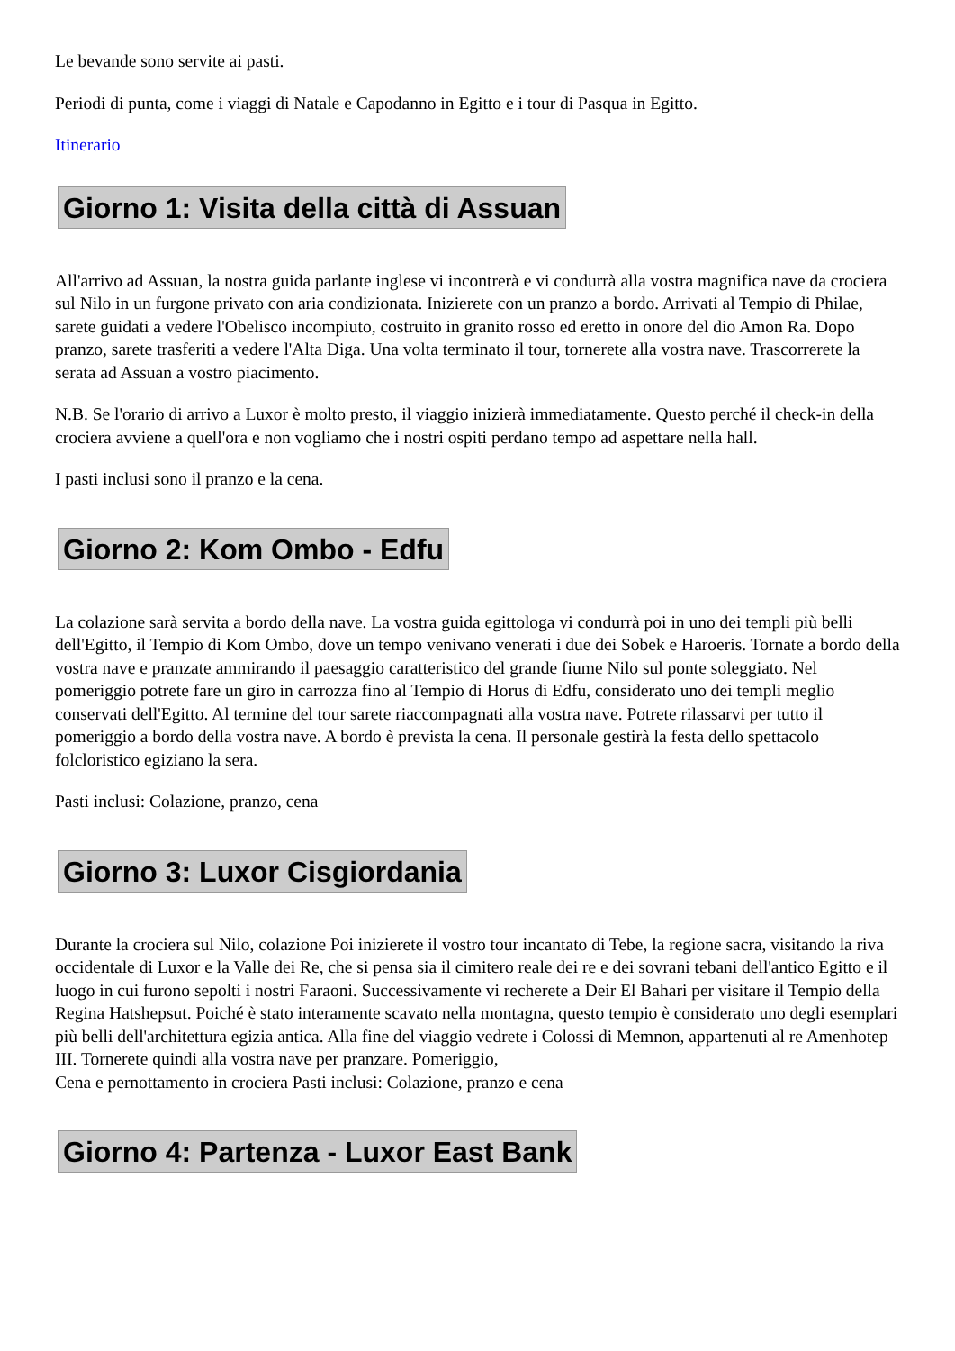Le bevande sono servite ai pasti.
Periodi di punta, come i viaggi di Natale e Capodanno in Egitto e i tour di Pasqua in Egitto.
Itinerario
Giorno 1: Visita della città di Assuan
All'arrivo ad Assuan, la nostra guida parlante inglese vi incontrerà e vi condurrà alla vostra magnifica nave da crociera sul Nilo in un furgone privato con aria condizionata. Inizierete con un pranzo a bordo. Arrivati al Tempio di Philae, sarete guidati a vedere l'Obelisco incompiuto, costruito in granito rosso ed eretto in onore del dio Amon Ra. Dopo pranzo, sarete trasferiti a vedere l'Alta Diga. Una volta terminato il tour, tornerete alla vostra nave. Trascorrerete la serata ad Assuan a vostro piacimento.
N.B. Se l'orario di arrivo a Luxor è molto presto, il viaggio inizierà immediatamente. Questo perché il check-in della crociera avviene a quell'ora e non vogliamo che i nostri ospiti perdano tempo ad aspettare nella hall.
I pasti inclusi sono il pranzo e la cena.
Giorno 2: Kom Ombo - Edfu
La colazione sarà servita a bordo della nave. La vostra guida egittologa vi condurrà poi in uno dei templi più belli dell'Egitto, il Tempio di Kom Ombo, dove un tempo venivano venerati i due dei Sobek e Haroeris. Tornate a bordo della vostra nave e pranzate ammirando il paesaggio caratteristico del grande fiume Nilo sul ponte soleggiato. Nel pomeriggio potrete fare un giro in carrozza fino al Tempio di Horus di Edfu, considerato uno dei templi meglio conservati dell'Egitto. Al termine del tour sarete riaccompagnati alla vostra nave. Potrete rilassarvi per tutto il pomeriggio a bordo della vostra nave. A bordo è prevista la cena. Il personale gestirà la festa dello spettacolo folcloristico egiziano la sera.
Pasti inclusi: Colazione, pranzo, cena
Giorno 3: Luxor Cisgiordania
Durante la crociera sul Nilo, colazione Poi inizierete il vostro tour incantato di Tebe, la regione sacra, visitando la riva occidentale di Luxor e la Valle dei Re, che si pensa sia il cimitero reale dei re e dei sovrani tebani dell'antico Egitto e il luogo in cui furono sepolti i nostri Faraoni. Successivamente vi recherete a Deir El Bahari per visitare il Tempio della Regina Hatshepsut. Poiché è stato interamente scavato nella montagna, questo tempio è considerato uno degli esemplari più belli dell'architettura egizia antica. Alla fine del viaggio vedrete i Colossi di Memnon, appartenuti al re Amenhotep III. Tornerete quindi alla vostra nave per pranzare. Pomeriggio,
Cena e pernottamento in crociera Pasti inclusi: Colazione, pranzo e cena
Giorno 4: Partenza - Luxor East Bank